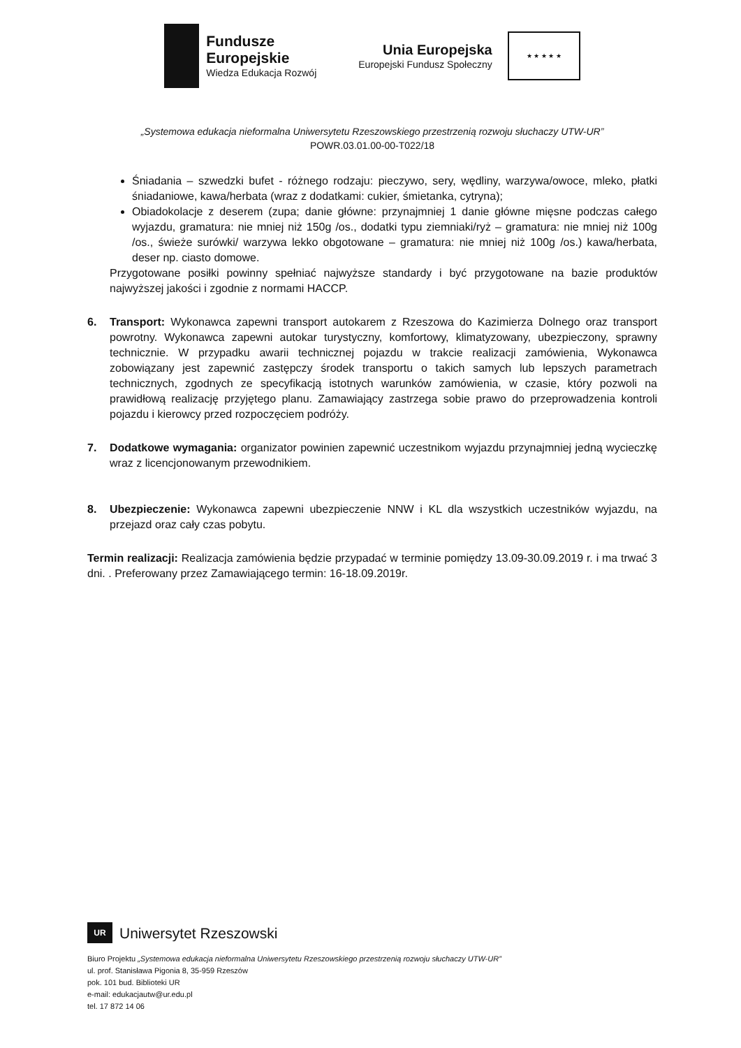Fundusze
Europejskie
Wiedza Edukacja Rozwój
Unia Europejska
Europejski Fundusz Społeczny
★ ★ ★ ★ ★
„Systemowa edukacja nieformalna Uniwersytetu Rzeszowskiego przestrzenią rozwoju słuchaczy UTW-UR”
POWR.03.01.00-00-T022/18
Śniadania – szwedzki bufet - różnego rodzaju: pieczywo, sery, wędliny, warzywa/owoce, mleko, płatki śniadaniowe, kawa/herbata (wraz z dodatkami: cukier, śmietanka, cytryna);
Obiadokolacje z deserem (zupa; danie główne: przynajmniej 1 danie główne mięsne podczas całego wyjazdu, gramatura: nie mniej niż 150g /os., dodatki typu ziemniaki/ryż – gramatura: nie mniej niż 100g /os., świeże surówki/ warzywa lekko obgotowane – gramatura: nie mniej niż 100g /os.) kawa/herbata, deser np. ciasto domowe.
Przygotowane posiłki powinny spełniać najwyższe standardy i być przygotowane na bazie produktów najwyższej jakości i zgodnie z normami HACCP.
6. Transport: Wykonawca zapewni transport autokarem z Rzeszowa do Kazimierza Dolnego oraz transport powrotny. Wykonawca zapewni autokar turystyczny, komfortowy, klimatyzowany, ubezpieczony, sprawny technicznie. W przypadku awarii technicznej pojazdu w trakcie realizacji zamówienia, Wykonawca zobowiązany jest zapewnić zastępczy środek transportu o takich samych lub lepszych parametrach technicznych, zgodnych ze specyfikacją istotnych warunków zamówienia, w czasie, który pozwoli na prawidłową realizację przyjętego planu. Zamawiający zastrzega sobie prawo do przeprowadzenia kontroli pojazdu i kierowcy przed rozpoczęciem podróży.
7. Dodatkowe wymagania: organizator powinien zapewnić uczestnikom wyjazdu przynajmniej jedną wycieczkę wraz z licencjonowanym przewodnikiem.
8. Ubezpieczenie: Wykonawca zapewni ubezpieczenie NNW i KL dla wszystkich uczestników wyjazdu, na przejazd oraz cały czas pobytu.
Termin realizacji: Realizacja zamówienia będzie przypadać w terminie pomiędzy 13.09-30.09.2019 r. i ma trwać 3 dni. . Preferowany przez Zamawiającego termin: 16-18.09.2019r.
UR
Uniwersytet Rzeszowski
Biuro Projektu „Systemowa edukacja nieformalna Uniwersytetu Rzeszowskiego przestrzenią rozwoju słuchaczy UTW-UR”
ul. prof. Stanisława Pigonia 8, 35-959 Rzeszów
pok. 101 bud. Biblioteki UR
e-mail: edukacjautw@ur.edu.pl
tel. 17 872 14 06